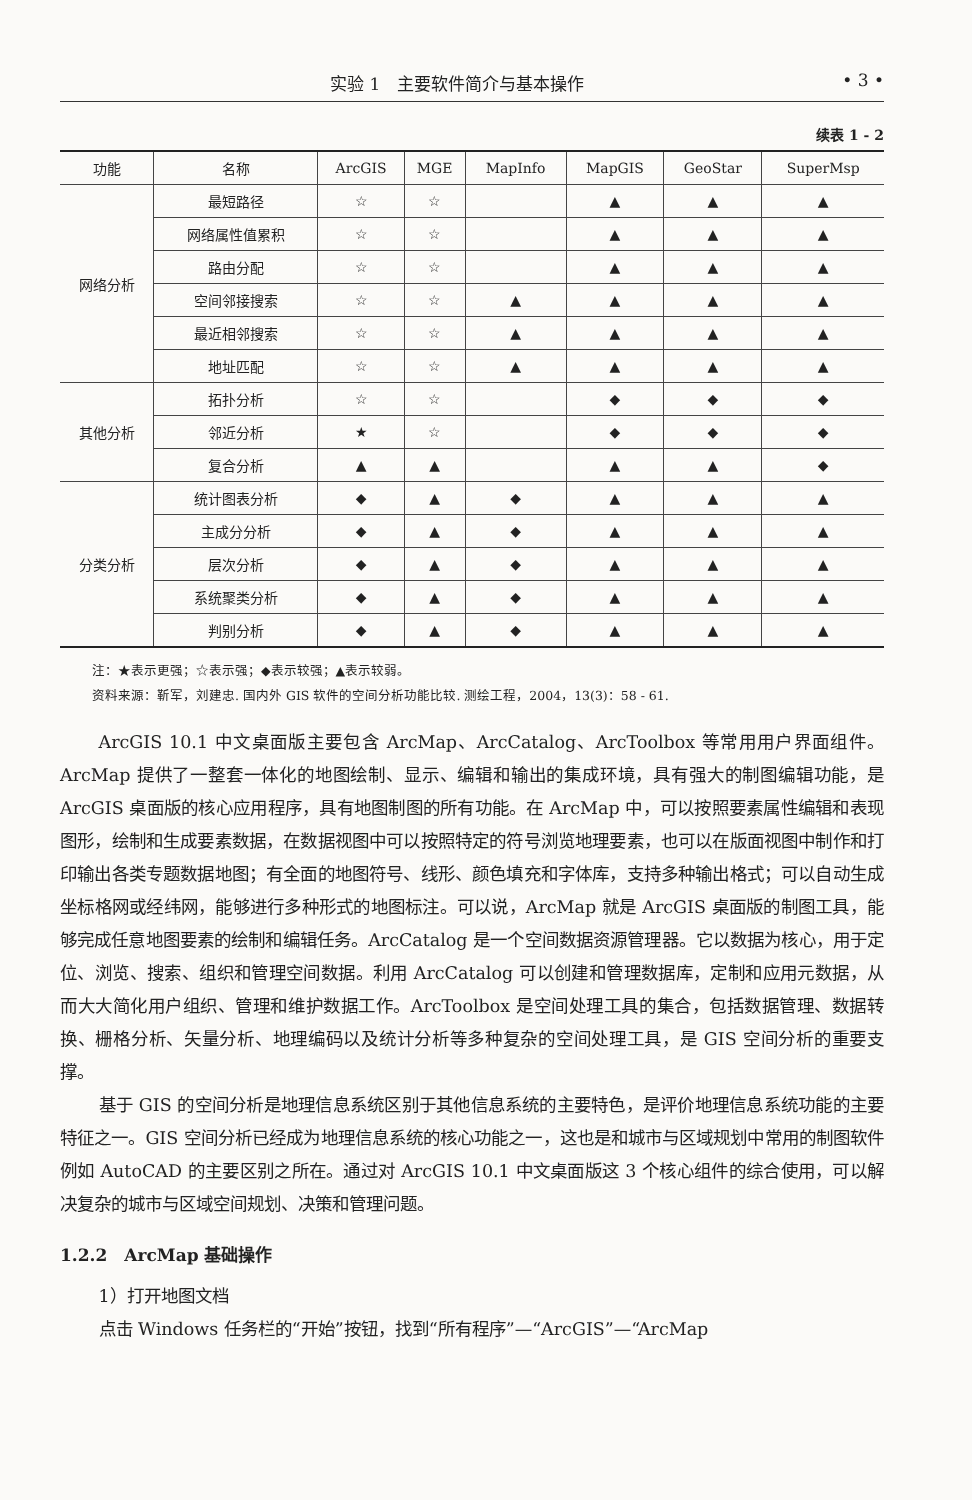实验 1　主要软件简介与基本操作 • 3 •
续表 1 - 2
| 功能 | 名称 | ArcGIS | MGE | MapInfo | MapGIS | GeoStar | SuperMsp |
| --- | --- | --- | --- | --- | --- | --- | --- |
| 网络分析 | 最短路径 | ☆ | ☆ | | ▲ | ▲ | ▲ |
| | 网络属性值累积 | ☆ | ☆ | | ▲ | ▲ | ▲ |
| | 路由分配 | ☆ | ☆ | | ▲ | ▲ | ▲ |
| | 空间邻接搜索 | ☆ | ☆ | ▲ | ▲ | ▲ | ▲ |
| | 最近相邻搜索 | ☆ | ☆ | ▲ | ▲ | ▲ | ▲ |
| | 地址匹配 | ☆ | ☆ | ▲ | ▲ | ▲ | ▲ |
| 其他分析 | 拓扑分析 | ☆ | ☆ | | ◆ | ◆ | ◆ |
| | 邻近分析 | ★ | ☆ | | ◆ | ◆ | ◆ |
| | 复合分析 | ▲ | ▲ | | ▲ | ▲ | ◆ |
| 分类分析 | 统计图表分析 | ◆ | ▲ | ◆ | ▲ | ▲ | ▲ |
| | 主成分分析 | ◆ | ▲ | ◆ | ▲ | ▲ | ▲ |
| | 层次分析 | ◆ | ▲ | ◆ | ▲ | ▲ | ▲ |
| | 系统聚类分析 | ◆ | ▲ | ◆ | ▲ | ▲ | ▲ |
| | 判别分析 | ◆ | ▲ | ◆ | ▲ | ▲ | ▲ |
注：★表示更强；☆表示强；◆表示较强；▲表示较弱。
资料来源：靳军，刘建忠. 国内外 GIS 软件的空间分析功能比较. 测绘工程，2004，13(3)：58 - 61.
ArcGIS 10.1 中文桌面版主要包含 ArcMap、ArcCatalog、ArcToolbox 等常用用户界面组件。ArcMap 提供了一整套一体化的地图绘制、显示、编辑和输出的集成环境，具有强大的制图编辑功能，是 ArcGIS 桌面版的核心应用程序，具有地图制图的所有功能。在 ArcMap 中，可以按照要素属性编辑和表现图形，绘制和生成要素数据，在数据视图中可以按照特定的符号浏览地理要素，也可以在版面视图中制作和打印输出各类专题数据地图；有全面的地图符号、线形、颜色填充和字体库，支持多种输出格式；可以自动生成坐标格网或经纬网，能够进行多种形式的地图标注。可以说，ArcMap 就是 ArcGIS 桌面版的制图工具，能够完成任意地图要素的绘制和编辑任务。ArcCatalog 是一个空间数据资源管理器。它以数据为核心，用于定位、浏览、搜索、组织和管理空间数据。利用 ArcCatalog 可以创建和管理数据库，定制和应用元数据，从而大大简化用户组织、管理和维护数据工作。ArcToolbox 是空间处理工具的集合，包括数据管理、数据转换、栅格分析、矢量分析、地理编码以及统计分析等多种复杂的空间处理工具，是 GIS 空间分析的重要支撑。
基于 GIS 的空间分析是地理信息系统区别于其他信息系统的主要特色，是评价地理信息系统功能的主要特征之一。GIS 空间分析已经成为地理信息系统的核心功能之一，这也是和城市与区域规划中常用的制图软件例如 AutoCAD 的主要区别之所在。通过对 ArcGIS 10.1 中文桌面版这 3 个核心组件的综合使用，可以解决复杂的城市与区域空间规划、决策和管理问题。
1.2.2　ArcMap 基础操作
1）打开地图文档
点击 Windows 任务栏的“开始”按钮，找到“所有程序”—“ArcGIS”—“ArcMap